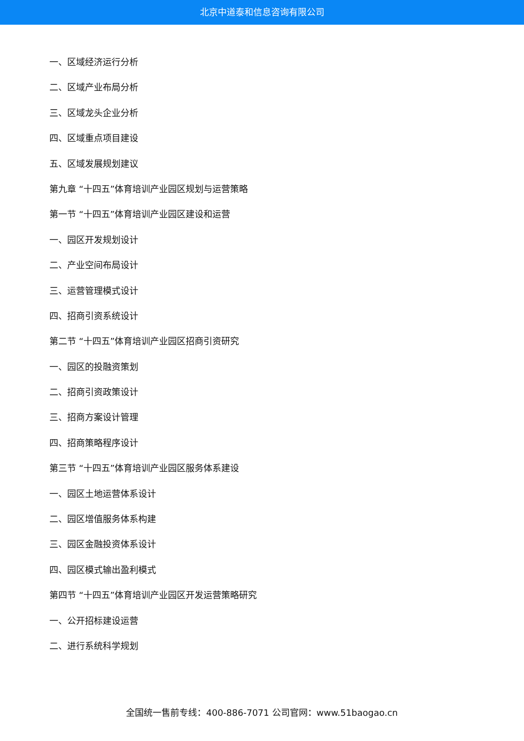北京中道泰和信息咨询有限公司
一、区域经济运行分析
二、区域产业布局分析
三、区域龙头企业分析
四、区域重点项目建设
五、区域发展规划建议
第九章 “十四五”体育培训产业园区规划与运营策略
第一节 “十四五”体育培训产业园区建设和运营
一、园区开发规划设计
二、产业空间布局设计
三、运营管理模式设计
四、招商引资系统设计
第二节 “十四五”体育培训产业园区招商引资研究
一、园区的投融资策划
二、招商引资政策设计
三、招商方案设计管理
四、招商策略程序设计
第三节 “十四五”体育培训产业园区服务体系建设
一、园区土地运营体系设计
二、园区增值服务体系构建
三、园区金融投资体系设计
四、园区模式输出盈利模式
第四节 “十四五”体育培训产业园区开发运营策略研究
一、公开招标建设运营
二、进行系统科学规划
全国统一售前专线：400-886-7071 公司官网：www.51baogao.cn